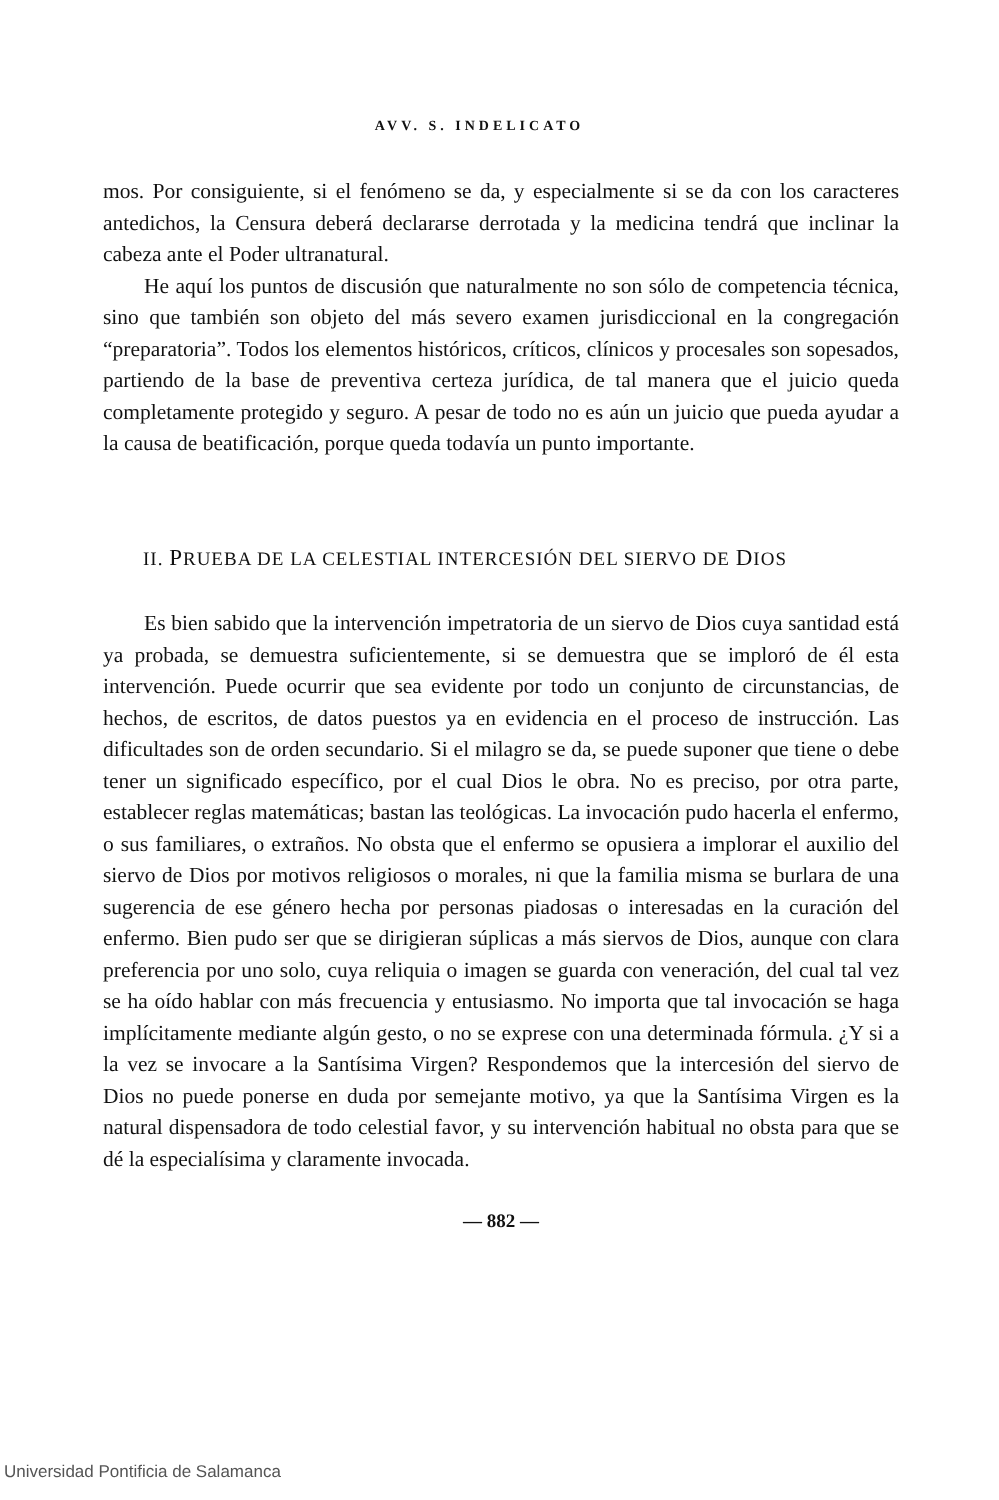AVV. S. INDELICATO
mos. Por consiguiente, si el fenómeno se da, y especialmente si se da con los caracteres antedichos, la Censura deberá declararse derrotada y la medicina tendrá que inclinar la cabeza ante el Poder ultranatural.
He aquí los puntos de discusión que naturalmente no son sólo de competencia técnica, sino que también son objeto del más severo examen jurisdiccional en la congregación “preparatoria”. Todos los elementos históricos, críticos, clínicos y procesales son sopesados, partiendo de la base de preventiva certeza jurídica, de tal manera que el juicio queda completamente protegido y seguro. A pesar de todo no es aún un juicio que pueda ayudar a la causa de beatificación, porque queda todavía un punto importante.
II. PRUEBA DE LA CELESTIAL INTERCESIÓN DEL SIERVO DE DIOS
Es bien sabido que la intervención impetratoria de un siervo de Dios cuya santidad está ya probada, se demuestra suficientemente, si se demuestra que se imploró de él esta intervención. Puede ocurrir que sea evidente por todo un conjunto de circunstancias, de hechos, de escritos, de datos puestos ya en evidencia en el proceso de instrucción. Las dificultades son de orden secundario. Si el milagro se da, se puede suponer que tiene o debe tener un significado específico, por el cual Dios le obra. No es preciso, por otra parte, establecer reglas matemáticas; bastan las teológicas. La invocación pudo hacerla el enfermo, o sus familiares, o extraños. No obsta que el enfermo se opusiera a implorar el auxilio del siervo de Dios por motivos religiosos o morales, ni que la familia misma se burlara de una sugerencia de ese género hecha por personas piadosas o interesadas en la curación del enfermo. Bien pudo ser que se dirigieran súplicas a más siervos de Dios, aunque con clara preferencia por uno solo, cuya reliquia o imagen se guarda con veneración, del cual tal vez se ha oído hablar con más frecuencia y entusiasmo. No importa que tal invocación se haga implícitamente mediante algún gesto, o no se exprese con una determinada fórmula. ¿Y si a la vez se invocare a la Santísima Virgen? Respondemos que la intercesión del siervo de Dios no puede ponerse en duda por semejante motivo, ya que la Santísima Virgen es la natural dispensadora de todo celestial favor, y su intervención habitual no obsta para que se dé la especialísima y claramente invocada.
— 882 —
Universidad Pontificia de Salamanca